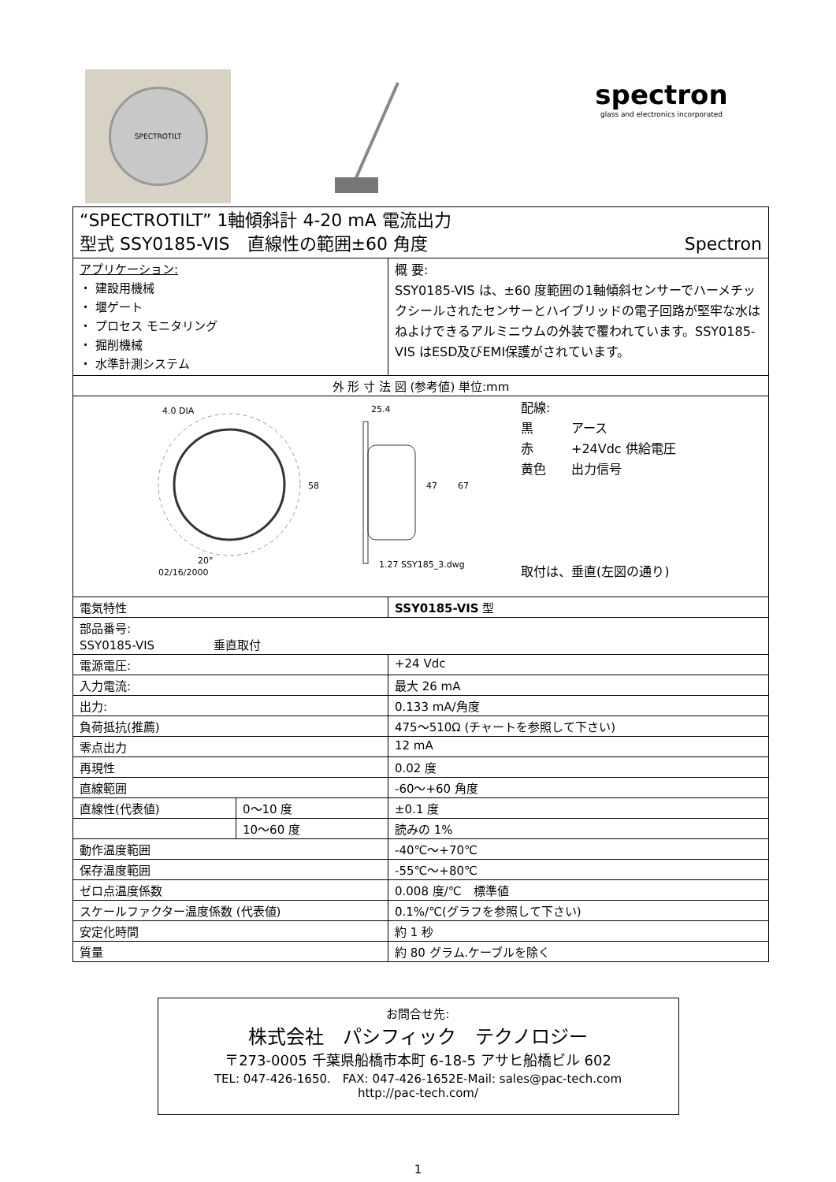SPECTROTILT
spectron
glass and electronics incorporated
| “SPECTROTILT” 1軸傾斜計 4-20 mA 電流出力 型式 SSY0185-VIS 直線性の範囲±60 角度 Spectron | | |
| アプリケーション: ・ 建設用機械 ・ 堰ゲート ・ プロセス モニタリング ・ 掘削機械 ・ 水準計測システム | | 概 要: SSY0185-VIS は、±60 度範囲の1軸傾斜センサーでハーメチックシールされたセンサーとハイブリッドの電子回路が堅牢な水はねよけできるアルミニウムの外装で覆われています。SSY0185-VIS はESD及びEMI保護がされています。 |
| 外 形 寸 法 図 (参考値) 単位:mm | | |
| 4.0 DIA 58 47 67 25.4 20° 02/16/2000 1.27 SSY185_3.dwg 配線: 黒 アース 赤 +24Vdc 供給電圧 黄色 出力信号 取付は、垂直(左図の通り) | | |
| 電気特性 | | SSY0185-VIS 型 |
| 部品番号: SSY0185-VIS 垂直取付 | | |
| 電源電圧: | | +24 Vdc |
| 入力電流: | | 最大 26 mA |
| 出力: | | 0.133 mA/角度 |
| 負荷抵抗(推薦) | | 475～510Ω (チャートを参照して下さい) |
| 零点出力 | | 12 mA |
| 再現性 | | 0.02 度 |
| 直線範囲 | | -60～+60 角度 |
| 直線性(代表値) | 0～10 度 | ±0.1 度 |
| | 10～60 度 | 読みの 1% |
| 動作温度範囲 | | -40℃～+70℃ |
| 保存温度範囲 | | -55℃～+80℃ |
| ゼロ点温度係数 | | 0.008 度/℃ 標準値 |
| スケールファクター温度係数 (代表値) | | 0.1%/℃(グラフを参照して下さい) |
| 安定化時間 | | 約 1 秒 |
| 質量 | | 約 80 グラム.ケーブルを除く |
お問合せ先:
株式会社　パシフィック　テクノロジー
〒273-0005 千葉県船橋市本町 6-18-5 アサヒ船橋ビル 602
TEL: 047-426-1650.　FAX: 047-426-1652E-Mail: sales@pac-tech.com
http://pac-tech.com/
1